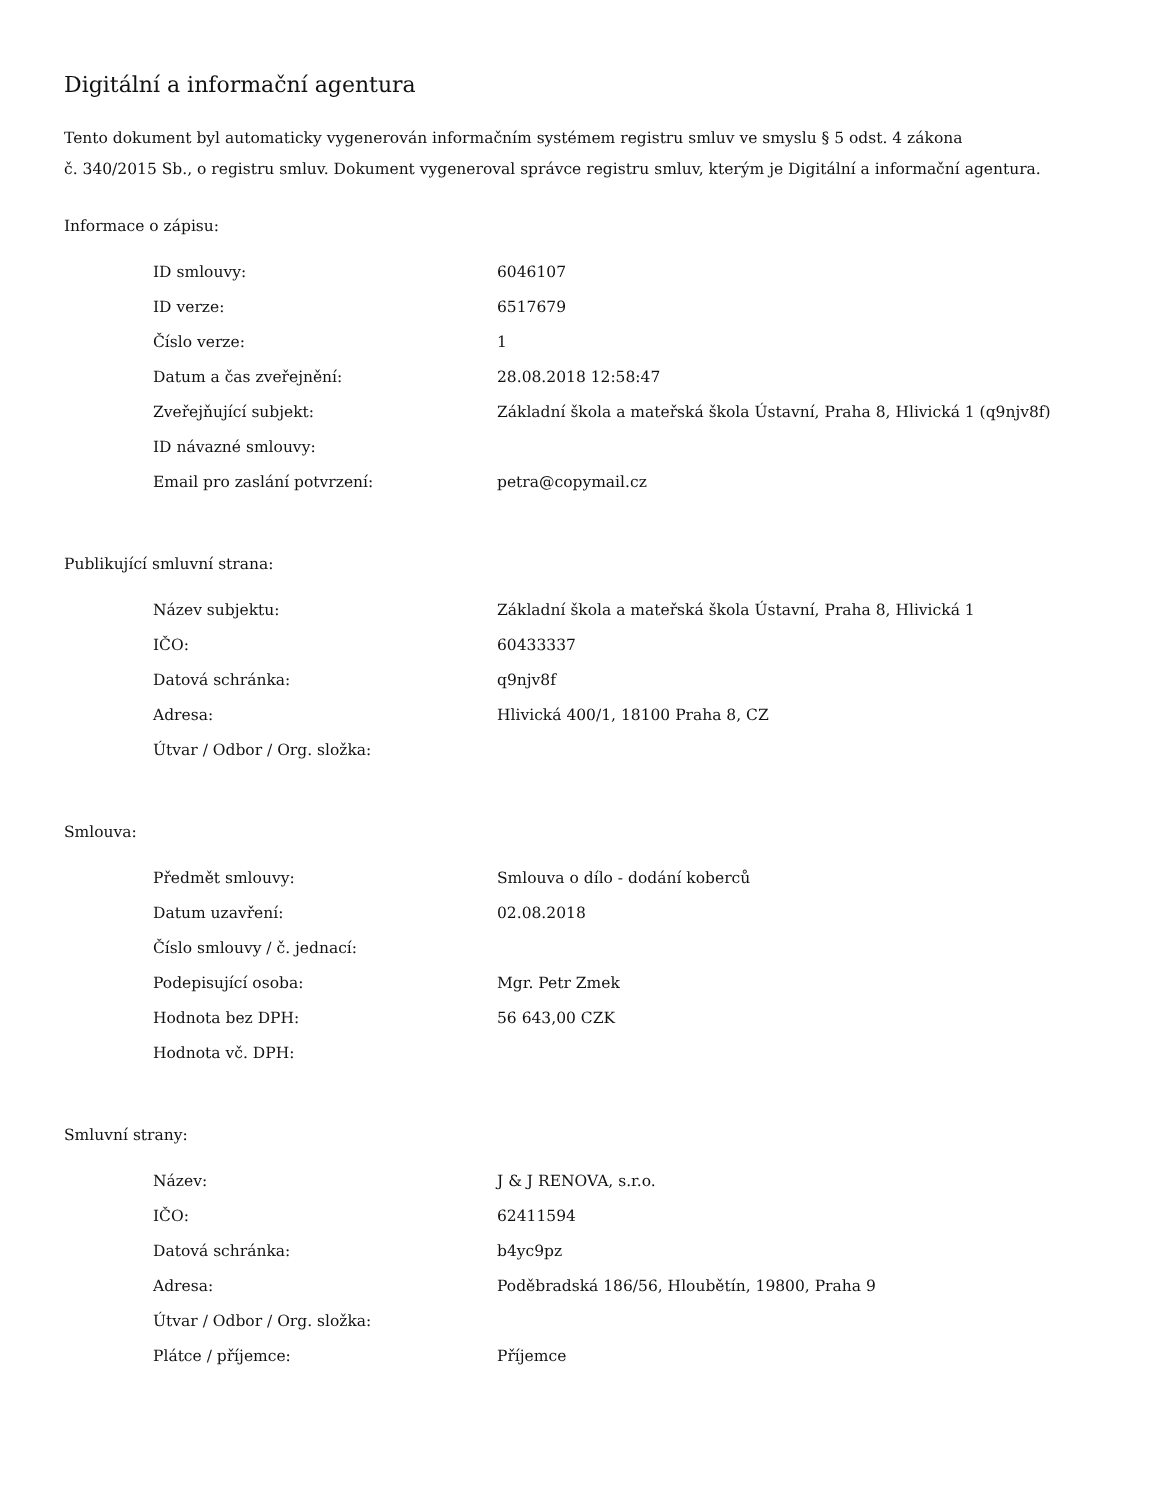Digitální a informační agentura
Tento dokument byl automaticky vygenerován informačním systémem registru smluv ve smyslu § 5 odst. 4 zákona
č. 340/2015 Sb., o registru smluv. Dokument vygeneroval správce registru smluv, kterým je Digitální a informační agentura.
Informace o zápisu:
| ID smlouvy: | 6046107 |
| ID verze: | 6517679 |
| Číslo verze: | 1 |
| Datum a čas zveřejnění: | 28.08.2018 12:58:47 |
| Zveřejňující subjekt: | Základní škola a mateřská škola Ústavní, Praha 8, Hlivická 1 (q9njv8f) |
| ID návazné smlouvy: | |
| Email pro zaslání potvrzení: | petra@copymail.cz |
Publikující smluvní strana:
| Název subjektu: | Základní škola a mateřská škola Ústavní, Praha 8, Hlivická 1 |
| IČO: | 60433337 |
| Datová schránka: | q9njv8f |
| Adresa: | Hlivická 400/1, 18100 Praha 8, CZ |
| Útvar / Odbor / Org. složka: | |
Smlouva:
| Předmět smlouvy: | Smlouva o dílo - dodání koberců |
| Datum uzavření: | 02.08.2018 |
| Číslo smlouvy / č. jednací: | |
| Podepisující osoba: | Mgr. Petr Zmek |
| Hodnota bez DPH: | 56 643,00 CZK |
| Hodnota vč. DPH: | |
Smluvní strany:
| Název: | J & J RENOVA, s.r.o. |
| IČO: | 62411594 |
| Datová schránka: | b4yc9pz |
| Adresa: | Poděbradská 186/56, Hloubětín, 19800, Praha 9 |
| Útvar / Odbor / Org. složka: | |
| Plátce / příjemce: | Příjemce |